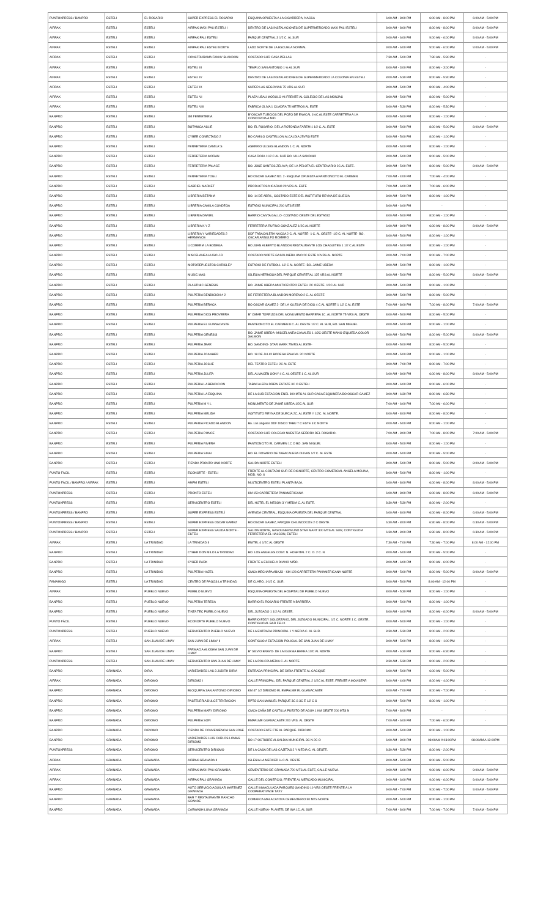| PUNTOXPRESS / BANPRO | ESTELI | EL ROSARIO | SUPER EXPRESS EL ROSARIO | ESQUINA OPUESTA A LA CIGARRERA, NACSA | 6:00 AM - 8:00 PM | 6:00 AM - 8:00 PM | 6:00 AM - 5:00 PM |
| AIRPAK | ESTELI | ESTELI | AIRPAK MAXI PALI ESTELI I | DENTRO DE LAS INSTALACIONES DE SUPERMERCADO MAXI PALI ESTELI | 8:00 AM - 8:00 PM | 8:00 AM - 8:00 PM | 8:00 AM - 5:00 PM |
| AIRPAK | ESTELI | ESTELI | AIRPAK PALI ESTELI | PARQUE CENTRAL 3 1/2 C. AL SUR | 9:00 AM - 6:00 PM | 9:00 AM - 6:00 PM | 9:00 AM - 5:00 PM |
| AIRPAK | ESTELI | ESTELI | AIRPAK PALI ESTELI NORTE | LADO NORTE DE LA ESCUELA NORMAL | 9:00 AM - 6:00 PM | 9:00 AM - 6:00 PM | 9:00 AM - 5:00 PM |
| AIRPAK | ESTELI | ESTELI | CONSTRURAMA FANNY BLANDON | COSTADO SUR CASA PELLAS | 7:30 AM - 5:00 PM | 7:30 AM - 5:30 PM | - |
| AIRPAK | ESTELI | ESTELI | ESTELI III | TEMPLO SAN ANTONIO 1 ½ AL SUR | 8:00 AM - 3:00 PM | 8:00 AM - 3:00 PM | - |
| AIRPAK | ESTELI | ESTELI | ESTELI IV | DENTRO DE LAS INSTALACIONES DE SUPERMERCADO LA COLONIA EN ESTELI | 8:00 AM - 5:30 PM | 8:00 AM - 5:30 PM | - |
| AIRPAK | ESTELI | ESTELI | ESTELÍ IX | SUPER LAS SEGOVIAS 75 VRS AL SUR | 8:00 AM - 5:00 PM | 8:00 AM - 4:00 PM | - |
| AIRPAK | ESTELI | ESTELI | ESTELI VI | PLAZA UBAU MODULO #4 FRENTE AL COLEGIO DE LAS MONJAS | 8:00 AM - 5:00 PM | 8:00 AM - 5:00 PM | - |
| AIRPAK | ESTELI | ESTELI | ESTELI VIII | FABRICA OLIVA 1 CUADRA 75 METROS AL ESTE | 8:00 AM - 5:30 PM | 8:00 AM - 5:30 PM | - |
| BANPRO | ESTELI | ESTELI | 3M FERRETERIA | B°OSCAR TURCIOS DEL POZO DE ENACAL 1½C AL ESTE CARRETERA A LA CONCORDIA A MID | 8:00 AM - 5:00 PM | 8:00 AM - 1:00 PM | - |
| BANPRO | ESTELI | ESTELI | BOTANICA ASLIE | BO. EL ROSARIO. DE LA ROTONDA FAREM 1 1/2 C. AL ESTE | 8:00 AM - 5:00 PM | 8:00 AM - 5:00 PM | 8:00 AM - 5:00 PM |
| BANPRO | ESTELI | ESTELI | CYBER CONECTADO 2 | BO CAMILO CASTELLON ALCALDIA 25VRS ESTE | 8:00 AM - 5:00 PM | 8:00 AM - 1:00 PM | - |
| BANPRO | ESTELI | ESTELI | FERRETERIA CAMILA´S | ASERRIO ULISES BLANDON 1 C. AL NORTE | 8:00 AM - 5:00 PM | 8:00 AM - 1:00 PM | - |
| BANPRO | ESTELI | ESTELI | FERRETERIA MORAN | CASA ROJA 11/2 C AL SUR BO. VILLA SANDINO | 8:00 AM - 5:00 PM | 8:00 AM - 5:00 PM | - |
| BANPRO | ESTELI | ESTELI | FERRETERIA PALACE | BO. JOSE SANTOS ZELAYA; DE LA PELOTA EL CENTENARIO 2C AL ESTE. | 8:00 AM - 5:00 PM | 8:00 AM - 5:00 PM | 8:00 AM - 5:00 PM |
| BANPRO | ESTELI | ESTELI | FERRETERIA TOGU | BO OSCAR GAMEZ NO. 2- ESQUINA OPUESTA A PANTIONCITO EL CARMEN | 7:00 AM - 4:00 PM | 7:00 AM - 4:00 PM | - |
| BANPRO | ESTELI | ESTELI | GABRIEL MARKET | PRODUCTOS NICARAO 20 VRS AL ESTE | 7:00 AM - 6:00 PM | 7:00 AM - 6:00 PM | - |
| BANPRO | ESTELI | ESTELI | LIBRERIA BETANIA | BO. 14 DE ABRIL, COSTADO ESTE DEL INSTITUTO REYNA DE SUECIA | 8:00 AM - 5:00 PM | 8:00 AM - 1:00 PM | - |
| BANPRO | ESTELI | ESTELI | LIBRERIA CAMILA CONDEGA | ESTADIO MUNICIPAL 200 MTS ESTE | 8:00 AM - 6:00 PM | - | - |
| BANPRO | ESTELI | ESTELI | LIBRERIA DARIEL | BARRIO CANTA GALLO- COSTADO OESTE DEL ESTADIO | 8:00 AM - 5:00 PM | 8:00 AM - 1:00 PM | - |
| BANPRO | ESTELI | ESTELI | LIBRERIA K Y Z | FERRETERIA RUFINO GONZALEZ 1/2C AL NORTE | 6:00 AM - 8:00 PM | 6:00 AM - 8:00 PM | 8:00 AM - 5:00 PM |
| BANPRO | ESTELI | ESTELI | LIBRERIA Y VARIEDADES 2 HERMANOS | DDF TABACALERA NACSA 2 C. AL NORTE- 1 C. AL OESTE- 1/2 C. AL NORTE- BO. OSCAR ARNULFO ROMERO | 8:00 AM - 5:00 PM | 8:00 AM - 1:00 PM | - |
| BANPRO | ESTELI | ESTELI | LICORERIA LA BODEGA | BO JUAN ALBERTO BLANDON RESTAURANTE LOS CHAGUITES 1 1/2 C AL ESTE | 8:00 AM - 5:00 PM | 8:00 AM - 1:00 PM | - |
| BANPRO | ESTELI | ESTELI | MISCELANEA HUGO J.R | COSTADO NORTE GASOLINERA UNO 2C ESTE 10VRS AL NORTE | 8:00 AM - 7:00 PM | 8:00 AM - 7:00 PM | - |
| BANPRO | ESTELI | ESTELI | MOTOREPUESTOS CHRISLEY | ESTADIO DE FUTBOLL 1/2 C AL NORTE- BO. JAIME UBEDA | 8:00 AM - 5:00 PM | 8:00 AM - 1:00 PM | - |
| BANPRO | ESTELI | ESTELI | MUSIC MAS | IGLESIA HERMOSA DEL PARQUE CENRTRAL 125 VRS AL NORTE | 8:00 AM - 5:00 PM | 8:00 AM - 5:00 PM | 8:00 AM - 5:00 PM |
| BANPRO | ESTELI | ESTELI | PLASTINIC GENESIS | BO. JAIME UBEDA MULTICENTRO ESTELI 2C OESTE- 1/2C AL SUR | 8:00 AM - 5:00 PM | 8:00 AM - 1:00 PM | - |
| BANPRO | ESTELI | ESTELI | PULPERIA BENDICION # 2 | DE FERRETERIA BLANDON MORENO 2 C. AL OESTE | 8:00 AM - 5:00 PM | 8:00 AM - 5:00 PM | - |
| BANPRO | ESTELI | ESTELI | PULPERIA BERACA | BO OSCAR GAMEZ 2- DE LA IGLESIA DE DIOS 4 C AL NORTE 1 1/2 C AL ESTE | 7:00 AM - 8:00 PM | 7:00 AM - 8:00 PM | 7:00 AM - 5:00 PM |
| BANPRO | ESTELI | ESTELI | PULPERIA DIOS PROVEERA | B° OMAR TORRIJOS DEL MONUMENTO BARRERA 1C. AL NORTE 75 VRS AL OESTE | 8:00 AM - 5:00 PM | 8:00 AM - 5:00 PM | - |
| BANPRO | ESTELI | ESTELI | PULPERIA EL GUANACASTE | PANTEONCITO EL CARMEN 8 C. AL OESTE 1/2 C. AL SUR, BO. SAN MIGUEL | 8:00 AM - 5:00 PM | 8:00 AM - 1:00 PM | - |
| BANPRO | ESTELI | ESTELI | PULPERIA GENESIS | BO. JAIME UBEDA- MISCELANEA CANALES 1 1/2C OESTE MANO IZQUIEDA COLOR SALMON | 8:00 AM - 5:00 PM | 8:00 AM - 5:00 PM | 8:00 AM - 5:00 PM |
| BANPRO | ESTELI | ESTELI | PULPERIA JEAR | BO. SANDINO- STAR MARK 75VRS AL ESTE- | 8:00 AM - 5:00 PM | 8:00 AM - 5:00 PM | - |
| BANPRO | ESTELI | ESTELI | PULPERIA JOANHER | BO. 18 DE JULIO BODEGA ENACAL 2C NORTE | 8:00 AM - 5:00 PM | 8:00 AM - 1:00 PM | - |
| BANPRO | ESTELI | ESTELI | PULPERIA JOSUE | DEL TEATRO ESTELI 2C AL ESTE | 8:00 AM - 7:00 PM | 8:00 AM - 7:00 PM | - |
| BANPRO | ESTELI | ESTELI | PULPERIA JULITA | DEL ALMACEN SONY 4 C. AL OESTE 1 C. AL SUR | 6:00 AM - 8:00 PM | 6:00 AM - 8:00 PM | 8:00 AM - 5:00 PM |
| BANPRO | ESTELI | ESTELI | PULPERIA LA BENDICION | TABACALERA DREW ESTATE 3C O ESTELI | 8:00 AM - 6:00 PM | 8:00 AM - 6:00 PM | - |
| BANPRO | ESTELI | ESTELI | PULPERIA LA ESQUINA | DE LA SUB ESTACION ENEL 800 MTS AL SUR CASA ESQUINERA BO OSCAR GAMEZ | 8:00 AM - 6:30 PM | 8:00 AM - 6:30 PM | - |
| BANPRO | ESTELI | ESTELI | PULPERIA M Y L | MONUMENTO DE JAIME UBEDA 1/2C AL SUR | 7:00 AM - 6:00 PM | 7:00 AM - 6:00 PM | - |
| BANPRO | ESTELI | ESTELI | PULPERIA MELIDA | INSTITUTO REYNA DE SUECIA 2C. AL ESTE Y 1/2C. AL NORTE. | 8:00 AM - 8:00 PM | 8:00 AM - 8:00 PM | - |
| BANPRO | ESTELI | ESTELI | PULPERIA PICADO BLANDON | Bo. Los angeles DDF DISCO TABU 7 C ESTE 3 C NORTE | 8:00 AM - 5:00 PM | 8:00 AM - 1:00 PM | - |
| BANPRO | ESTELI | ESTELI | PULPERIA PONCE | COSTADO SUR COLEGIO NUESTRA SEÑORA DEL ROSARIO- | 7:00 AM - 8:00 PM | 7:00 AM - 8:00 PM | 7:00 AM - 5:00 PM |
| BANPRO | ESTELI | ESTELI | PULPERIA RIVERA | PANTIONCITO EL CARMEN 1C O BO. SAN MIGUEL | 8:00 AM - 5:00 PM | 8:00 AM - 1:00 PM | - |
| BANPRO | ESTELI | ESTELI | PULPERIA SINAI | BO. EL ROSARIO DE TABACALERA OLIVAS 1/2 C. AL ESTE | 8:00 AM - 5:00 PM | 8:00 AM - 5:00 PM | - |
| BANPRO | ESTELI | ESTELI | TIENDA PRONTO UNO NORTE | SALIDA NORTE ESTELI | 8:00 AM - 5:00 PM | 8:00 AM - 5:00 PM | 8:00 AM - 5:00 PM |
| PUNTO FÁCIL | ESTELI | ESTELI | ECONORTE - ESTELI | FRENTE AL COSTADO SUR DE DISNORTE, CENTRO COMERCIAL ANGELA MOLINA, MOD. NO. 6 | 8:00 AM - 5:00 PM | 8:00 AM - 1:00 PM | - |
| PUNTO FÁCIL / BANPRO / AIRPAK | ESTELI | ESTELI | AMPM ESTELI | MULTICENTRO ESTELI PLANTA BAJA. | 6:00 AM - 8:00 PM | 6:00 AM - 8:00 PM | 8:00 AM - 5:00 PM |
| PUNTOXPRESS | ESTELI | ESTELI | PRONTO ESTELI | KM 150 CARRETERA PANAMERICANA | 6:00 AM - 8:00 PM | 6:00 AM - 8:00 PM | 6:00 AM - 5:00 PM |
| PUNTOXPRESS | ESTELI | ESTELI | SERVICENTRO ESTELI | DEL HOTEL EL MESÓN 3 Y MEDIA C. AL ESTE. | 8:30 AM - 5:30 PM | 8:00 AM - 2:00 PM | - |
| PUNTOXPRESS / BANPRO | ESTELI | ESTELI | SUPER EXPRESS ESTELÍ | AVENIDA CENTRAL, ESQUINA OPUESTA DEL PARQUE CENTRAL | 6:00 AM - 8:00 PM | 6:00 AM - 8:00 PM | 6:00 AM - 5:00 PM |
| PUNTOXPRESS / BANPRO | ESTELI | ESTELI | SUPER EXPRESS OSCAR GAMEZ | BO.OSCAR GAMEZ, PARQUE CHILINCOCOS 2 C OESTE. | 6:30 AM - 8:00 PM | 6:30 AM - 8:00 PM | 6:30 AM - 5:00 PM |
| PUNTOXPRESS / BANPRO | ESTELI | ESTELI | SUPER EXPRESS SALIDA NORTE - ESTELI | SALIDA NORTE, GASOLINERA UNO STAR MART 300 MTS AL SUR, CONTIGUO A FERRETERIA EL HALCON, ESTELI | 6:30 AM - 8:00 PM | 6:30 AM - 8:00 PM | 6:30 AM - 5:00 PM |
| AIRPAK | ESTELI | LA TRINIDAD | LA TRINIDAD II | ENITEL 4 1/2C AL OESTE | 7:30 AM - 7:00 PM | 7:30 AM - 7:00 PM | 8:00 AM - 12:00 PM |
| BANPRO | ESTELI | LA TRINIDAD | CYBER DON MILO LA TRINIDAD | BO. LOS ANGELES COST. N. HOSPITAL 2 C. O. 2 C. N | 8:00 AM - 5:00 PM | 8:00 AM - 5:00 PM | - |
| BANPRO | ESTELI | LA TRINIDAD | CYBER PARK | FRENTE A ESCUELA DIVINO NIÑO. | 8:00 AM - 6:00 PM | 8:00 AM - 6:00 PM | - |
| BANPRO | ESTELI | LA TRINIDAD | PULPERIA HAZEL | CMCA MECHAPA ABAJO - KM 128 CARRETERA PANAMERICANA NORTE | 8:00 AM - 5:00 PM | 8:00 AM - 5:00 PM | 8:00 AM - 5:00 PM |
| FAMAMIGO | ESTELI | LA TRINIDAD | CENTRO DE PAGOS LA TRINIDAD | DE CLARO, 1-1/2 C. SUR. | 8:00 AM - 5:00 PM | 8:00 AM - 12:00 PM | - |
| AIRPAK | ESTELI | PUEBLO NUEVO | PUEBLO NUEVO | ESQUINA OPUESTA DEL HOSPITAL DE PUEBLO NUEVO | 8:00 AM - 5:30 PM | 8:00 AM - 1:00 PM | - |
| BANPRO | ESTELI | PUEBLO NUEVO | PULPERIA TERESA | BARRIO EL ROSARIO FRENTE A BARRERA | 8:00 AM - 5:00 PM | 8:00 AM - 1:00 PM | - |
| BANPRO | ESTELI | PUEBLO NUEVO | TINTA TEC PUEBLO NUEVO | DEL JUZGADO 1 1/2 AL OESTE. | 8:00 AM - 6:00 PM | 8:00 AM - 6:00 PM | 8:00 AM - 5:00 PM |
| PUNTO FÁCIL | ESTELI | PUEBLO NUEVO | ECONORTE PUEBLO NUEVO | BARRIO EDDY SOLORZANO, DEL JUZGADO MUNICIPAL, 1/2 C. NORTE 1 C. OESTE, CONTIGUO AL BAR FELIX | 8:00 AM - 5:00 PM | 8:00 AM - 1:00 PM | - |
| PUNTOXPRESS | ESTELI | PUEBLO NUEVO | SERVICENTRO PUEBLO NUEVO | DE LA ENTRADA PRINCIPAL 1 Y MEDIA C. AL SUR. | 8:30 AM - 5:30 PM | 8:00 AM - 2:00 PM | - |
| AIRPAK | ESTELI | SAN JUAN DE LIMAY | SAN JUAN DE LIMAY II | CONTIGUO A ESTACION POLICIAL DE SAN JUAN DE LIMAY | 8:00 AM - 5:00 PM | 8:00 AM - 1:00 PM | - |
| BANPRO | ESTELI | SAN JUAN DE LIMAY | FARMACIA ALIOSKA SAN JUAN DE LIMAY | B° SILVIO BRAVO- DE LA IGLESIA BEREA 1/2C AL NORTE | 8:00 AM - 6:30 PM | 8:00 AM - 6:30 PM | - |
| PUNTOXPRESS | ESTELI | SAN JUAN DE LIMAY | SERVICENTRO SAN JUAN DE LIMAY | DE LA POLICÍA MEDIA C. AL NORTE. | 8:30 AM - 5:30 PM | 8:00 AM - 2:00 PM | - |
| BANPRO | GRANADA | DIRIA | VARIEDADES LAS 3 JUDITH DIRIA | ENTRADA PRINCIPAL DE DIRIA FRENTE AL CACIQUE | 6:00 AM - 5:00 PM | 6:00 AM - 5:00 PM | - |
| AIRPAK | GRANADA | DIRIOMO | DIRIOMO I | CALLE PRINCIPAL; DEL PARQUE CENTRAL 2 1/2C AL ESTE. FRENTE A MOVISTAR | 8:00 AM - 4:00 PM | 8:00 AM - 4:00 PM | - |
| BANPRO | GRANADA | DIRIOMO | BLOQUERA SAN ANTONIO-DIRIOMO | KM 47 1/2 DIRIOMO EL EMPALME EL GUANACASTE | 8:00 AM - 7:00 PM | 8:00 AM - 7:00 PM | - |
| BANPRO | GRANADA | DIRIOMO | PASTELERIA DULCE TENTACION | RPTO SAN MANUEL PARQUE 3C S 3C E 1/2 C S | 8:00 AM - 5:00 PM | 8:00 AM - 1:00 PM | - |
| BANPRO | GRANADA | DIRIOMO | PULPERIA MARY DIRIOMO | CMCA CAÑA DE CASTILLA PUESTO DE AGUA 1 KM OESTE 200 MTS N | 7:00 AM - 8:00 PM | - | - |
| BANPRO | GRANADA | DIRIOMO | PULPERIA SOFI | EMPALME GUANACASTE 200 VRS. AL OESTE | 7:00 AM - 6:00 PM | 7:00 AM - 6:00 PM | - |
| BANPRO | GRANADA | DIRIOMO | TIENDA DE CONVENIENCIA SAN JOSE | COSTADO ESTE FTE AL PARQUE- DIRIOMO | 8:00 AM - 5:00 PM | 8:00 AM - 1:00 PM | - |
| BANPRO | GRANADA | DIRIOMO | VARIEDADES LUIS CARLOS LOMAS DIRIOMO | BO 17 OCTUBRE ALCALDIA MUNICIPAL 3C N 2C O | 6:00 AM - 8:00 PM | 08:00AM A 03:00PM | 08:00AM A 12:00PM |
| PUNTOXPRESS | GRANADA | DIRIOMO | SERVICENTRO DIRIOMO | DE LA CASA DE LAS CAJETAS 2 Y MEDIA C. AL OESTE. | 8:30 AM - 5:30 PM | 8:00 AM - 2:00 PM | - |
| AIRPAK | GRANADA | GRANADA | AIRPAK GRANADA II | IGLESIA LA MERCED ½ C AL OESTE | 8:00 AM - 5:00 PM | 8:00 AM - 5:00 PM | - |
| AIRPAK | GRANADA | GRANADA | AIRPAK MAXI PALI GRANADA | CEMENTERIO DE GRANADA 720 MTS AL ESTE, CALLE NUEVA. | 9:00 AM - 6:00 PM | 9:00 AM - 6:00 PM | 9:00 AM - 5:00 PM |
| AIRPAK | GRANADA | GRANADA | AIRPAK PALI GRANADA | CALLE DEL COMERCIO, FRENTE AL MERCADO MUNICIPAL | 9:00 AM - 6:00 PM | 9:00 AM - 6:00 PM | 9:00 AM - 5:00 PM |
| BANPRO | GRANADA | GRANADA | AUTO SERVICIO AGUILAR MARTINEZ GRANADA | CALLE INMACULADA PARQUEO SANDINO 10 VRS OESTE FRENTE A LA COOPERATIVADE TAXY | 9:00 AM - 7:00 PM | 9:00 AM - 7:00 PM | 9:00 AM - 5:00 PM |
| BANPRO | GRANADA | GRANADA | BAR Y RESTAURANTE RANCHO GRANDE | COMARCA MALACATOYA CEMENTERIO 50 MTS NORTE | 8:00 AM - 5:00 PM | 8:00 AM - 1:00 PM | - |
| BANPRO | GRANADA | GRANADA | CARWASH LUNA GRANADA | CALLE NUEVA- PLANTEL DE INA 1C. AL SUR | 7:00 AM - 8:00 PM | 7:00 AM - 7:00 PM | 7:00 AM - 5:00 PM |